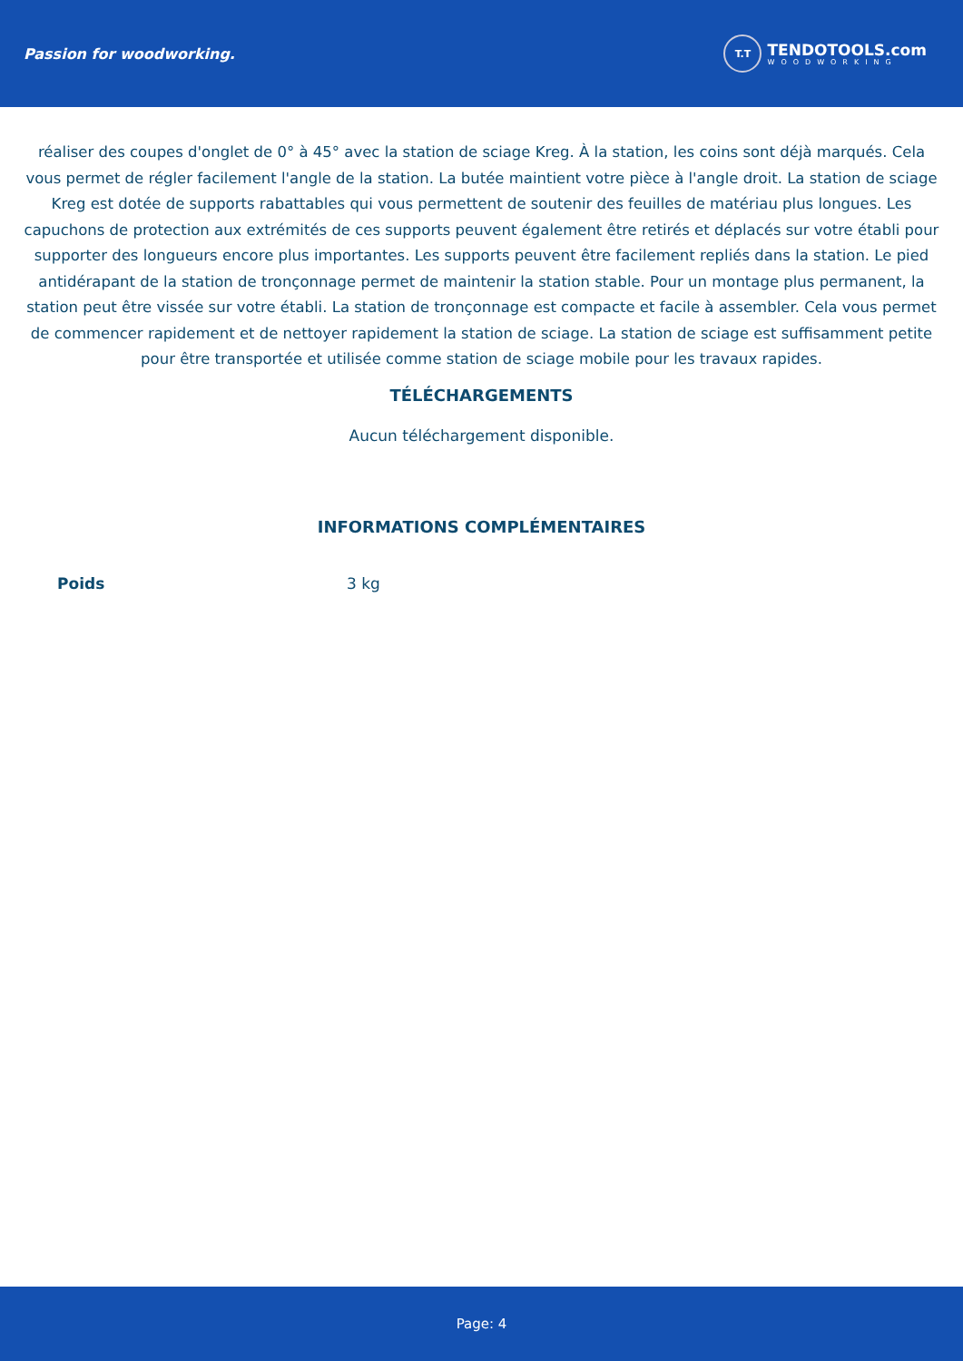Passion for woodworking.
T.T
TENDOTOOLS.com
WOODWORKING
réaliser des coupes d'onglet de 0° à 45° avec la station de sciage Kreg. À la station, les coins sont déjà marqués. Cela vous permet de régler facilement l'angle de la station. La butée maintient votre pièce à l'angle droit. La station de sciage Kreg est dotée de supports rabattables qui vous permettent de soutenir des feuilles de matériau plus longues. Les capuchons de protection aux extrémités de ces supports peuvent également être retirés et déplacés sur votre établi pour supporter des longueurs encore plus importantes. Les supports peuvent être facilement repliés dans la station. Le pied antidérapant de la station de tronçonnage permet de maintenir la station stable. Pour un montage plus permanent, la station peut être vissée sur votre établi. La station de tronçonnage est compacte et facile à assembler. Cela vous permet de commencer rapidement et de nettoyer rapidement la station de sciage. La station de sciage est suffisamment petite pour être transportée et utilisée comme station de sciage mobile pour les travaux rapides.
TÉLÉCHARGEMENTS
Aucun téléchargement disponible.
INFORMATIONS COMPLÉMENTAIRES
| Poids | 3 kg |
Page: 4